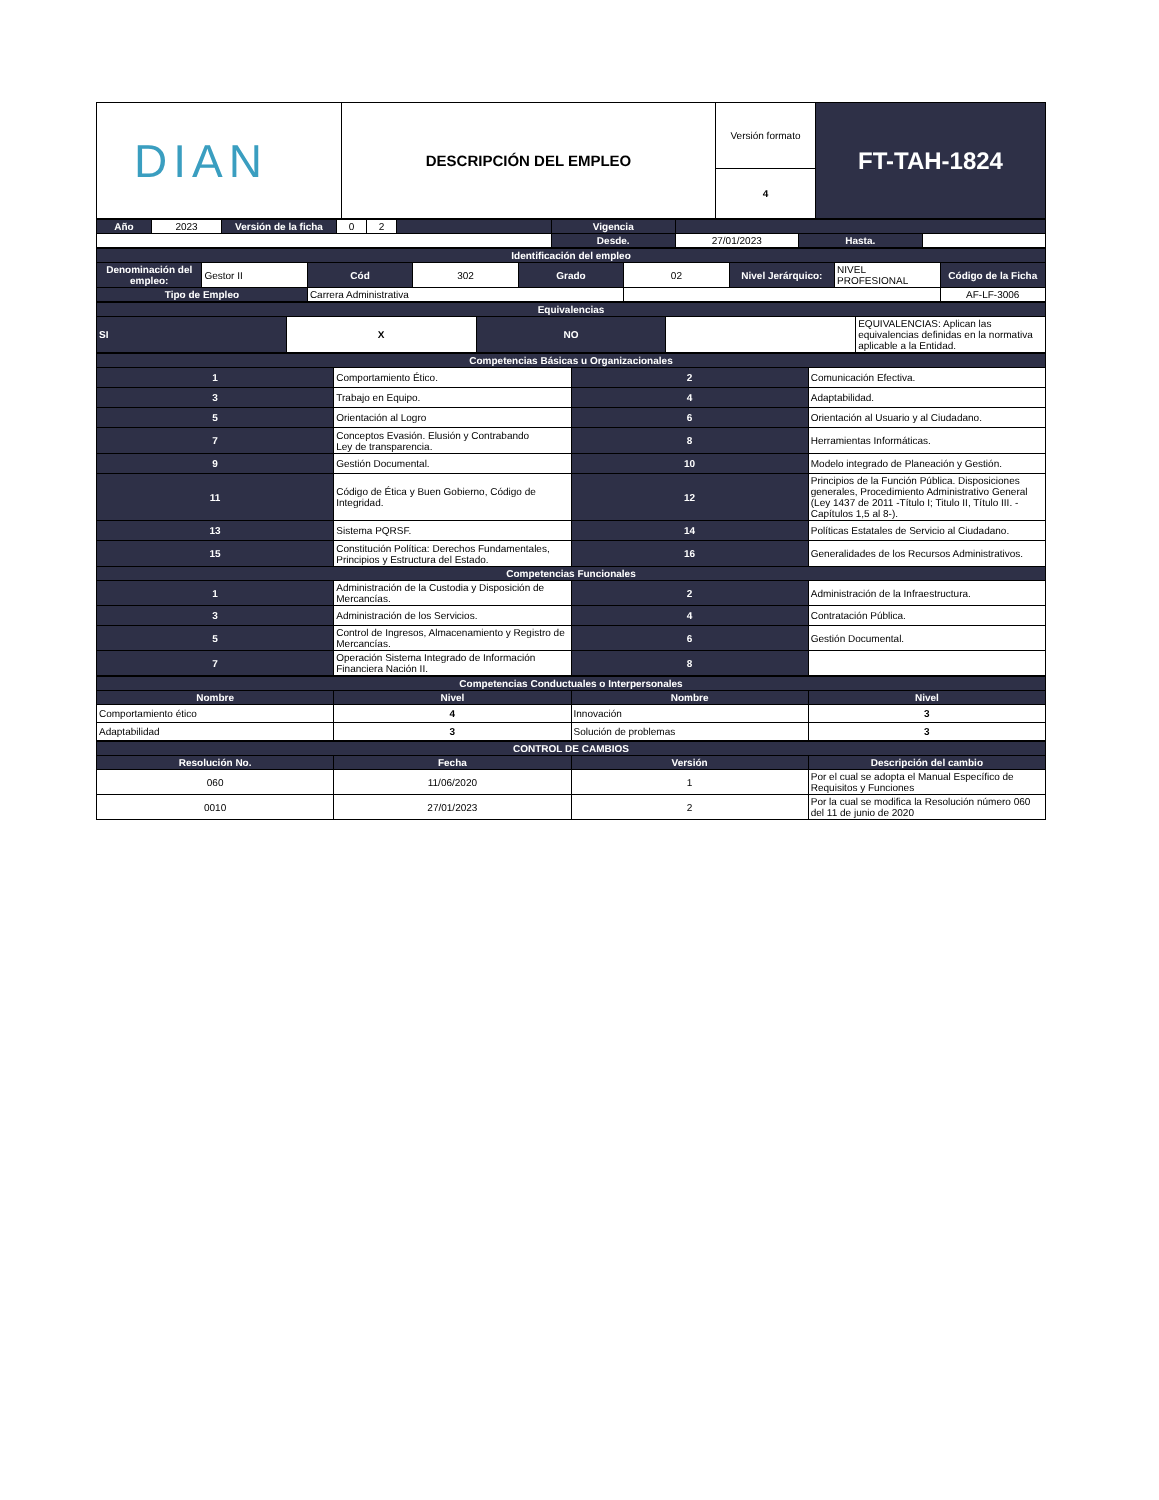| DIAN | DESCRIPCIÓN DEL EMPLEO | Versión formato | FT-TAH-1824 |
| | | 4 | |
| Año | 2023 | Versión de la ficha | 0 | 2 | | Vigencia | | | |
| | | | | | | Desde. | 27/01/2023 | Hasta. | |
| Identificación del empleo | | | | | | | | |
| Denominación del empleo: | Gestor II | Cód | 302 | Grado | 02 | Nivel Jerárquico: | NIVEL PROFESIONAL | Código de la Ficha |
| Tipo de Empleo | | Carrera Administrativa | | | | | | AF-LF-3006 |
| Equivalencias | | | | |
| SI | X | NO | | EQUIVALENCIAS: Aplican las equivalencias definidas en la normativa aplicable a la Entidad. |
| Competencias Básicas u Organizacionales | | | |
| 1 | Comportamiento Ético. | 2 | Comunicación Efectiva. |
| 3 | Trabajo en Equipo. | 4 | Adaptabilidad. |
| 5 | Orientación al Logro | 6 | Orientación al Usuario y al Ciudadano. |
| 7 | Conceptos Evasión. Elusión y Contrabando Ley de transparencia. | 8 | Herramientas Informáticas. |
| 9 | Gestión Documental. | 10 | Modelo integrado de Planeación y Gestión. |
| 11 | Código de Ética y Buen Gobierno, Código de Integridad. | 12 | Principios de la Función Pública. Disposiciones generales, Procedimiento Administrativo General (Ley 1437 de 2011 -Título I; Titulo II, Título III. -Capítulos 1,5 al 8-). |
| 13 | Sistema PQRSF. | 14 | Políticas Estatales de Servicio al Ciudadano. |
| 15 | Constitución Política: Derechos Fundamentales, Principios y Estructura del Estado. | 16 | Generalidades de los Recursos Administrativos. |
| Competencias Funcionales | | | |
| 1 | Administración de la Custodia y Disposición de Mercancías. | 2 | Administración de la Infraestructura. |
| 3 | Administración de los Servicios. | 4 | Contratación Pública. |
| 5 | Control de Ingresos, Almacenamiento y Registro de Mercancías. | 6 | Gestión Documental. |
| 7 | Operación Sistema Integrado de Información Financiera Nación II. | 8 | |
| Competencias Conductuales o Interpersonales | | | |
| Nombre | Nivel | Nombre | Nivel |
| Comportamiento ético | 4 | Innovación | 3 |
| Adaptabilidad | 3 | Solución de problemas | 3 |
| CONTROL DE CAMBIOS | | | |
| Resolución No. | Fecha | Versión | Descripción del cambio |
| 060 | 11/06/2020 | 1 | Por el cual se adopta el Manual Específico de Requisitos y Funciones |
| 0010 | 27/01/2023 | 2 | Por la cual se modifica la Resolución número 060 del 11 de junio de 2020 |